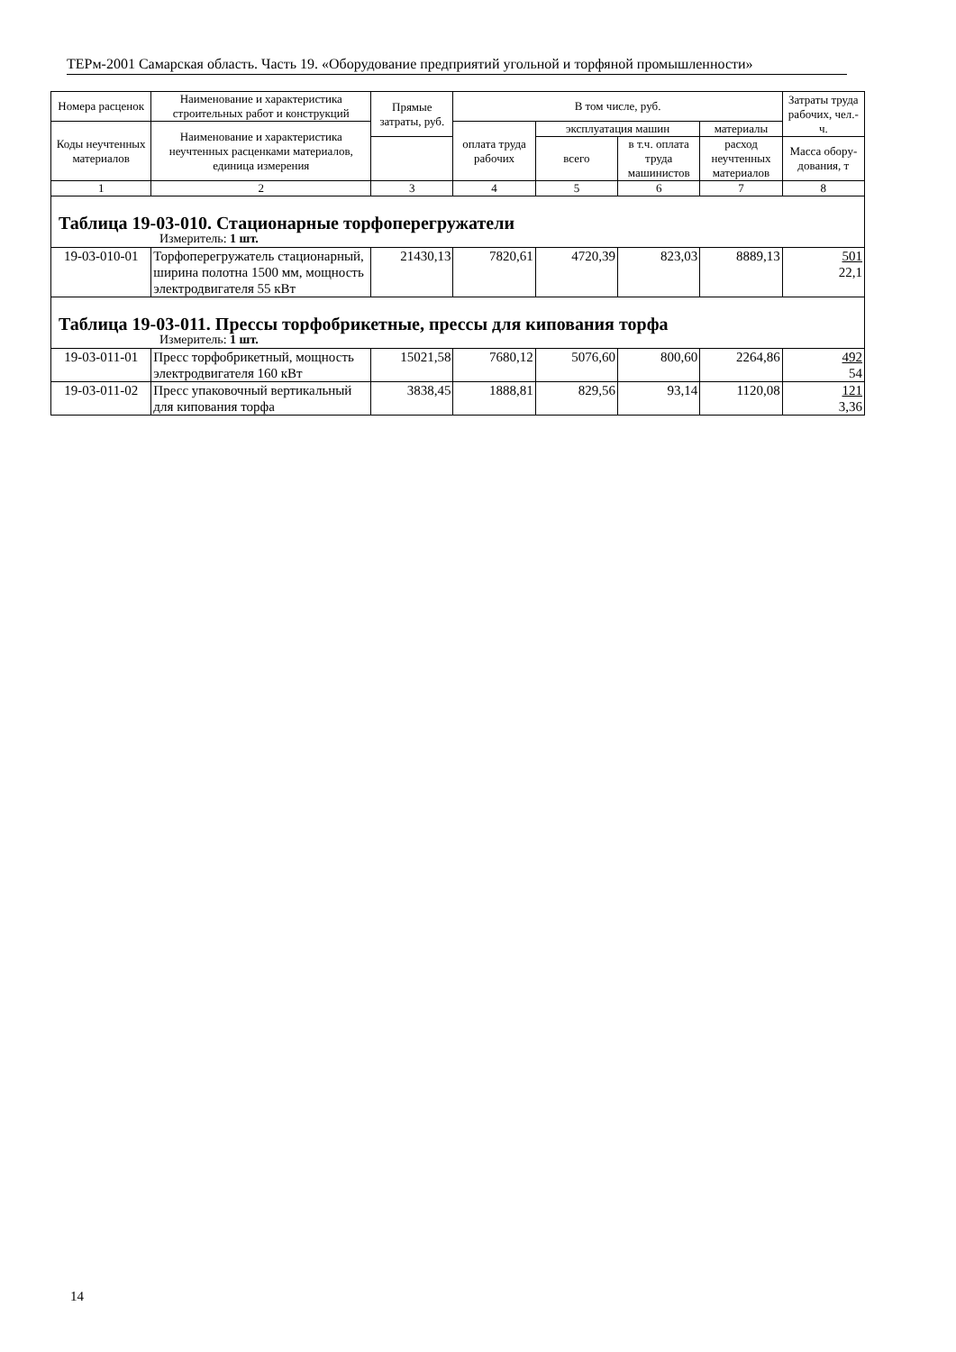ТЕРм-2001 Самарская область. Часть 19. «Оборудование предприятий угольной и торфяной промышленности»
| Номера расценок | Наименование и характеристика строительных работ и конструкций | Прямые затраты, руб. | В том числе, руб. | | | | Затраты труда рабочих, чел.-ч. |
| --- | --- | --- | --- | --- | --- | --- | --- |
| Коды неучтенных материалов | Наименование и характеристика неучтенных расценками материалов, единица измерения | | оплата труда рабочих | эксплуатация машин | | материалы | |
| | | | | всего | в т.ч. оплата труда машинистов | расход неучтенных материалов | Масса обору-дования, т |
| 1 | 2 | 3 | 4 | 5 | 6 | 7 | 8 |
| Таблица 19-03-010. Стационарные торфоперегружатели | | | | | | | |
| Измеритель: 1 шт. | | | | | | | |
| 19-03-010-01 | Торфоперегружатель стационарный, ширина полотна 1500 мм, мощность электродвигателя 55 кВт | 21430,13 | 7820,61 | 4720,39 | 823,03 | 8889,13 | 501 22,1 |
| Таблица 19-03-011. Прессы торфобрикетные, прессы для кипования торфа | | | | | | | |
| Измеритель: 1 шт. | | | | | | | |
| 19-03-011-01 | Пресс торфобрикетный, мощность электродвигателя 160 кВт | 15021,58 | 7680,12 | 5076,60 | 800,60 | 2264,86 | 492 54 |
| 19-03-011-02 | Пресс упаковочный вертикальный для кипования торфа | 3838,45 | 1888,81 | 829,56 | 93,14 | 1120,08 | 121 3,36 |
14